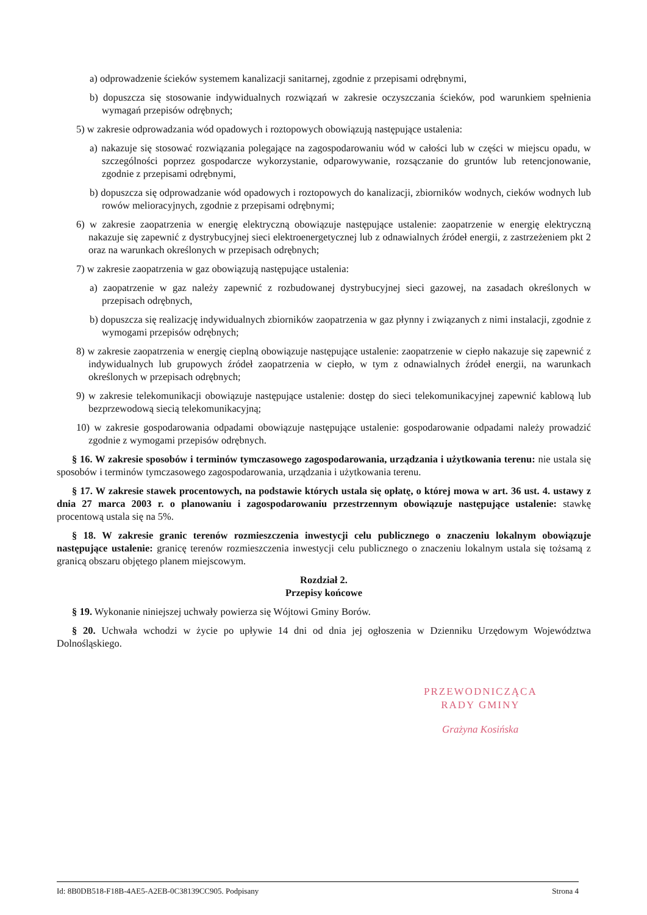a) odprowadzenie ścieków systemem kanalizacji sanitarnej, zgodnie z przepisami odrębnymi,
b) dopuszcza się stosowanie indywidualnych rozwiązań w zakresie oczyszczania ścieków, pod warunkiem spełnienia wymagań przepisów odrębnych;
5) w zakresie odprowadzania wód opadowych i roztopowych obowiązują następujące ustalenia:
a) nakazuje się stosować rozwiązania polegające na zagospodarowaniu wód w całości lub w części w miejscu opadu, w szczególności poprzez gospodarcze wykorzystanie, odparowywanie, rozsączanie do gruntów lub retencjonowanie, zgodnie z przepisami odrębnymi,
b) dopuszcza się odprowadzanie wód opadowych i roztopowych do kanalizacji, zbiorników wodnych, cieków wodnych lub rowów melioracyjnych, zgodnie z przepisami odrębnymi;
6) w zakresie zaopatrzenia w energię elektryczną obowiązuje następujące ustalenie: zaopatrzenie w energię elektryczną nakazuje się zapewnić z dystrybucyjnej sieci elektroenergetycznej lub z odnawialnych źródeł energii, z zastrzeżeniem pkt 2 oraz na warunkach określonych w przepisach odrębnych;
7) w zakresie zaopatrzenia w gaz obowiązują następujące ustalenia:
a) zaopatrzenie w gaz należy zapewnić z rozbudowanej dystrybucyjnej sieci gazowej, na zasadach określonych w przepisach odrębnych,
b) dopuszcza się realizację indywidualnych zbiorników zaopatrzenia w gaz płynny i związanych z nimi instalacji, zgodnie z wymogami przepisów odrębnych;
8) w zakresie zaopatrzenia w energię cieplną obowiązuje następujące ustalenie: zaopatrzenie w ciepło nakazuje się zapewnić z indywidualnych lub grupowych źródeł zaopatrzenia w ciepło, w tym z odnawialnych źródeł energii, na warunkach określonych w przepisach odrębnych;
9) w zakresie telekomunikacji obowiązuje następujące ustalenie: dostęp do sieci telekomunikacyjnej zapewnić kablową lub bezprzewodową siecią telekomunikacyjną;
10) w zakresie gospodarowania odpadami obowiązuje następujące ustalenie: gospodarowanie odpadami należy prowadzić zgodnie z wymogami przepisów odrębnych.
§ 16. W zakresie sposobów i terminów tymczasowego zagospodarowania, urządzania i użytkowania terenu: nie ustala się sposobów i terminów tymczasowego zagospodarowania, urządzania i użytkowania terenu.
§ 17. W zakresie stawek procentowych, na podstawie których ustala się opłatę, o której mowa w art. 36 ust. 4. ustawy z dnia 27 marca 2003 r. o planowaniu i zagospodarowaniu przestrzennym obowiązuje następujące ustalenie: stawkę procentową ustala się na 5%.
§ 18. W zakresie granic terenów rozmieszczenia inwestycji celu publicznego o znaczeniu lokalnym obowiązuje następujące ustalenie: granicę terenów rozmieszczenia inwestycji celu publicznego o znaczeniu lokalnym ustala się tożsamą z granicą obszaru objętego planem miejscowym.
Rozdział 2.
Przepisy końcowe
§ 19. Wykonanie niniejszej uchwały powierza się Wójtowi Gminy Borów.
§ 20. Uchwała wchodzi w życie po upływie 14 dni od dnia jej ogłoszenia w Dzienniku Urzędowym Województwa Dolnośląskiego.
PRZEWODNICZĄCA
RADY GMINY
Grażyna Kosińska
Id: 8B0DB518-F18B-4AE5-A2EB-0C38139CC905. Podpisany Strona 4